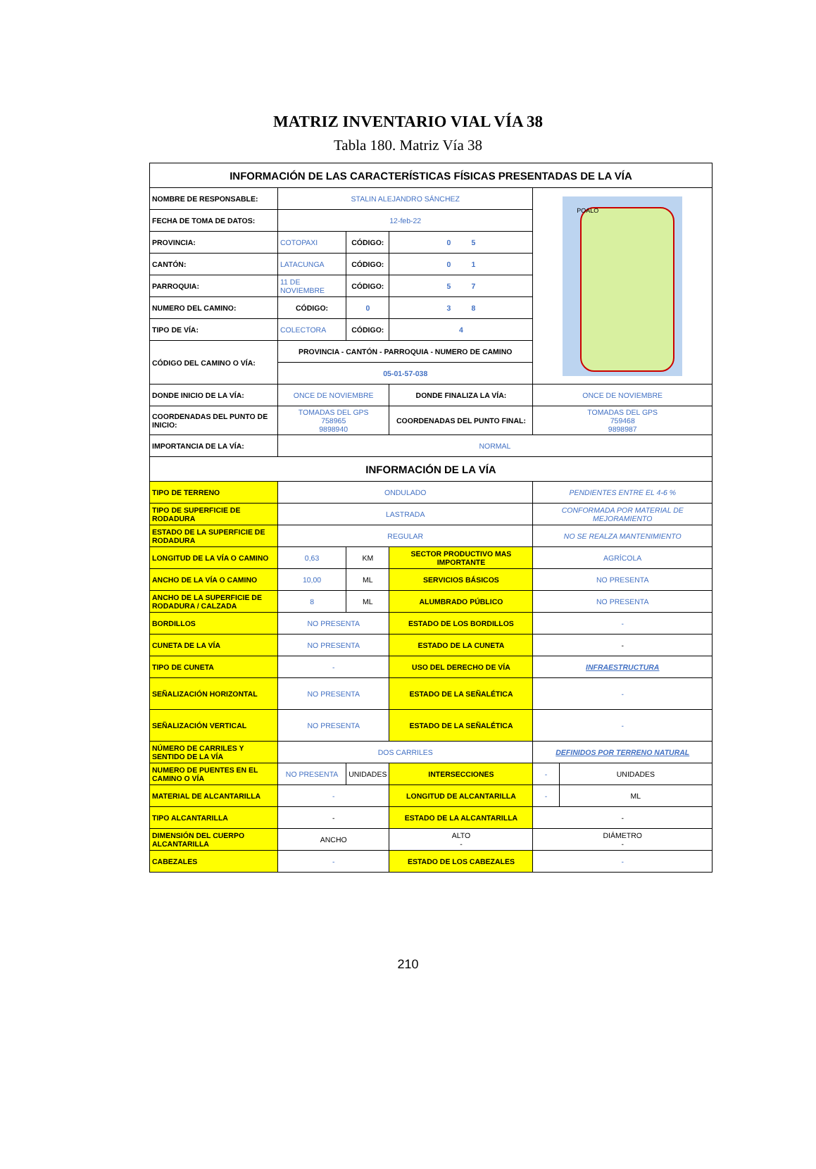MATRIZ INVENTARIO VIAL VÍA 38
Tabla 180. Matriz Vía 38
| INFORMACIÓN DE LAS CARACTERÍSTICAS FÍSICAS PRESENTADAS DE LA VÍA | | | | | |
| NOMBRE DE RESPONSABLE: | STALIN ALEJANDRO SÁNCHEZ | | | POALO | |
| FECHA DE TOMA DE DATOS: | 12-feb-22 | | | | |
| PROVINCIA: | COTOPAXI | CÓDIGO: | 0 5 | | |
| CANTÓN: | LATACUNGA | CÓDIGO: | 0 1 | | |
| PARROQUIA: | 11 DE NOVIEMBRE | CÓDIGO: | 5 7 | | |
| NUMERO DEL CAMINO: | CÓDIGO: | 0 | 3 8 | | |
| TIPO DE VÍA: | COLECTORA | CÓDIGO: | 4 | | |
| CÓDIGO DEL CAMINO O VÍA: | PROVINCIA - CANTÓN - PARROQUIA - NUMERO DE CAMINO | | | | |
| | 05-01-57-038 | | | | |
| DONDE INICIO DE LA VÍA: | ONCE DE NOVIEMBRE | | DONDE FINALIZA LA VÍA: | ONCE DE NOVIEMBRE | |
| COORDENADAS DEL PUNTO DE INICIO: | TOMADAS DEL GPS 758965 9898940 | | COORDENADAS DEL PUNTO FINAL: | TOMADAS DEL GPS 759468 9898987 | |
| IMPORTANCIA DE LA VÍA: | NORMAL | | | | |
| INFORMACIÓN DE LA VÍA | | | | | |
| TIPO DE TERRENO | ONDULADO | | | PENDIENTES ENTRE EL 4-6 % | |
| TIPO DE SUPERFICIE DE RODADURA | LASTRADA | | | CONFORMADA POR MATERIAL DE MEJORAMIENTO | |
| ESTADO DE LA SUPERFICIE DE RODADURA | REGULAR | | | NO SE REALZA MANTENIMIENTO | |
| LONGITUD DE LA VÍA O CAMINO | 0,63 | KM | SECTOR PRODUCTIVO MAS IMPORTANTE | AGRÍCOLA | |
| ANCHO DE LA VÍA O CAMINO | 10,00 | ML | SERVICIOS BÁSICOS | NO PRESENTA | |
| ANCHO DE LA SUPERFICIE DE RODADURA / CALZADA | 8 | ML | ALUMBRADO PÚBLICO | NO PRESENTA | |
| BORDILLOS | NO PRESENTA | | ESTADO DE LOS BORDILLOS | - | |
| CUNETA DE LA VÍA | NO PRESENTA | | ESTADO DE LA CUNETA | - | |
| TIPO DE CUNETA | - | | USO DEL DERECHO DE VÍA | INFRAESTRUCTURA | |
| SEÑALIZACIÓN HORIZONTAL | NO PRESENTA | | ESTADO DE LA SEÑALÉTICA | - | |
| SEÑALIZACIÓN VERTICAL | NO PRESENTA | | ESTADO DE LA SEÑALÉTICA | - | |
| NÚMERO DE CARRILES Y SENTIDO DE LA VÍA | DOS CARRILES | | | DEFINIDOS POR TERRENO NATURAL | |
| NUMERO DE PUENTES EN EL CAMINO O VÍA | NO PRESENTA | UNIDADES | INTERSECCIONES | - | UNIDADES |
| MATERIAL DE ALCANTARILLA | - | | LONGITUD DE ALCANTARILLA | - | ML |
| TIPO ALCANTARILLA | - | | ESTADO DE LA ALCANTARILLA | - | |
| DIMENSIÓN DEL CUERPO ALCANTARILLA | ANCHO | | ALTO - | DIÁMETRO - | |
| CABEZALES | - | | ESTADO DE LOS CABEZALES | - | |
210